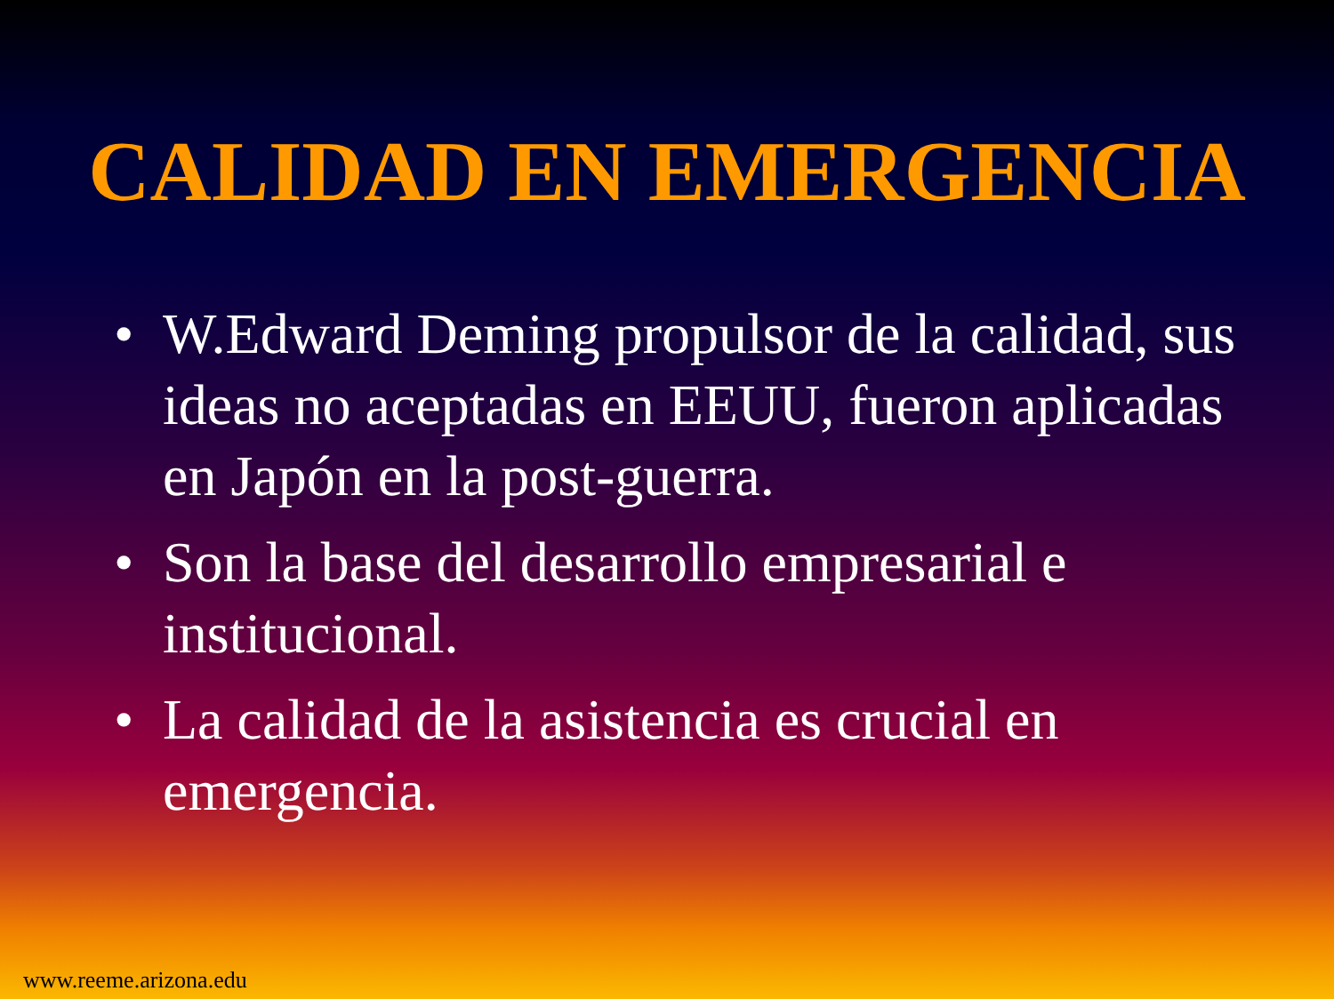CALIDAD EN EMERGENCIA
• W.Edward Deming propulsor de la calidad, sus ideas no aceptadas en EEUU, fueron aplicadas en Japón en la post-guerra.
• Son la base del desarrollo empresarial e institucional.
• La calidad de la asistencia es crucial en emergencia.
www.reeme.arizona.edu